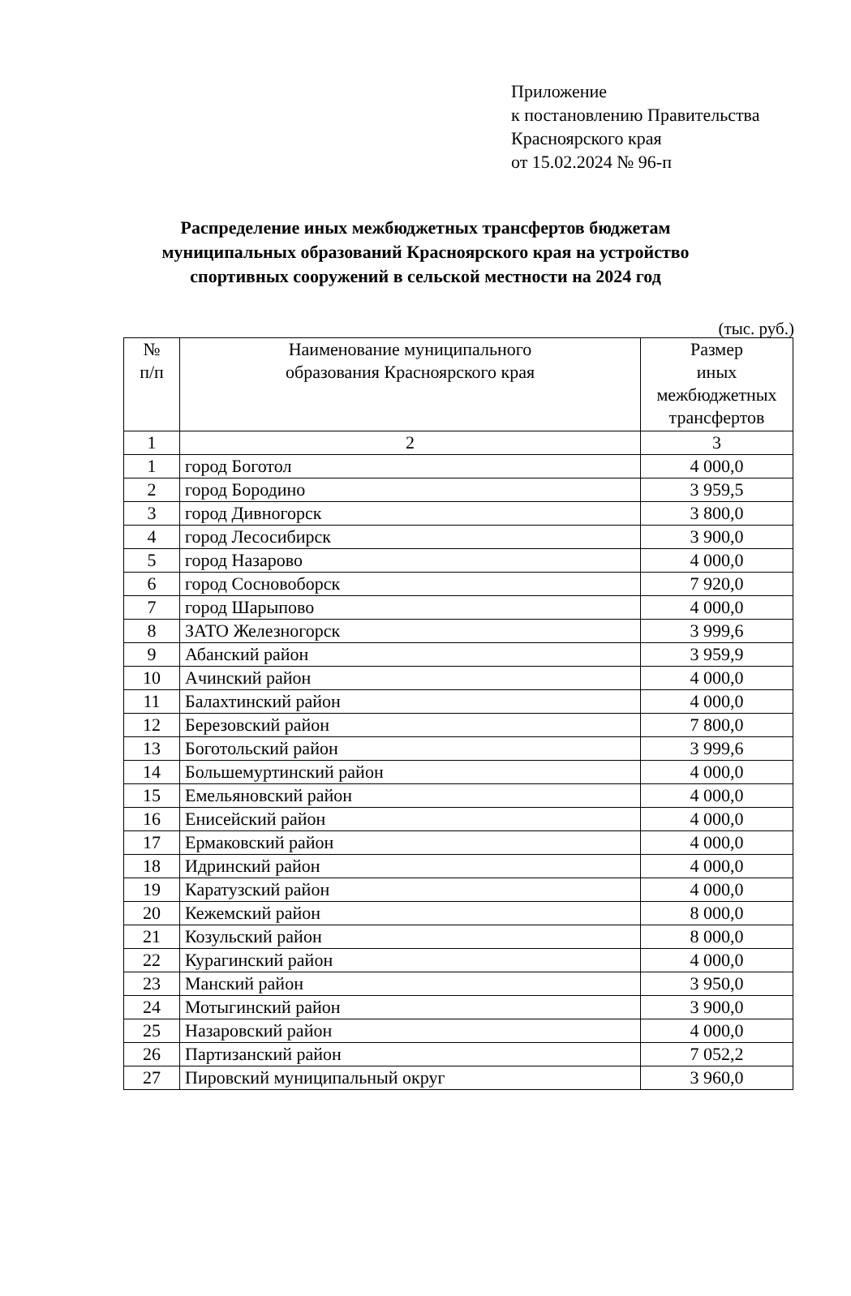Приложение
к постановлению Правительства
Красноярского края
от 15.02.2024 № 96-п
Распределение иных межбюджетных трансфертов бюджетам
муниципальных образований Красноярского края на устройство
спортивных сооружений в сельской местности на 2024 год
(тыс. руб.)
| № п/п | Наименование муниципального образования Красноярского края | Размер иных межбюджетных трансфертов |
| --- | --- | --- |
| 1 | 2 | 3 |
| 1 | город Боготол | 4 000,0 |
| 2 | город Бородино | 3 959,5 |
| 3 | город Дивногорск | 3 800,0 |
| 4 | город Лесосибирск | 3 900,0 |
| 5 | город Назарово | 4 000,0 |
| 6 | город Сосновоборск | 7 920,0 |
| 7 | город Шарыпово | 4 000,0 |
| 8 | ЗАТО Железногорск | 3 999,6 |
| 9 | Абанский район | 3 959,9 |
| 10 | Ачинский район | 4 000,0 |
| 11 | Балахтинский район | 4 000,0 |
| 12 | Березовский район | 7 800,0 |
| 13 | Боготольский район | 3 999,6 |
| 14 | Большемуртинский район | 4 000,0 |
| 15 | Емельяновский район | 4 000,0 |
| 16 | Енисейский район | 4 000,0 |
| 17 | Ермаковский район | 4 000,0 |
| 18 | Идринский район | 4 000,0 |
| 19 | Каратузский район | 4 000,0 |
| 20 | Кежемский район | 8 000,0 |
| 21 | Козульский район | 8 000,0 |
| 22 | Курагинский район | 4 000,0 |
| 23 | Манский район | 3 950,0 |
| 24 | Мотыгинский район | 3 900,0 |
| 25 | Назаровский район | 4 000,0 |
| 26 | Партизанский район | 7 052,2 |
| 27 | Пировский муниципальный округ | 3 960,0 |